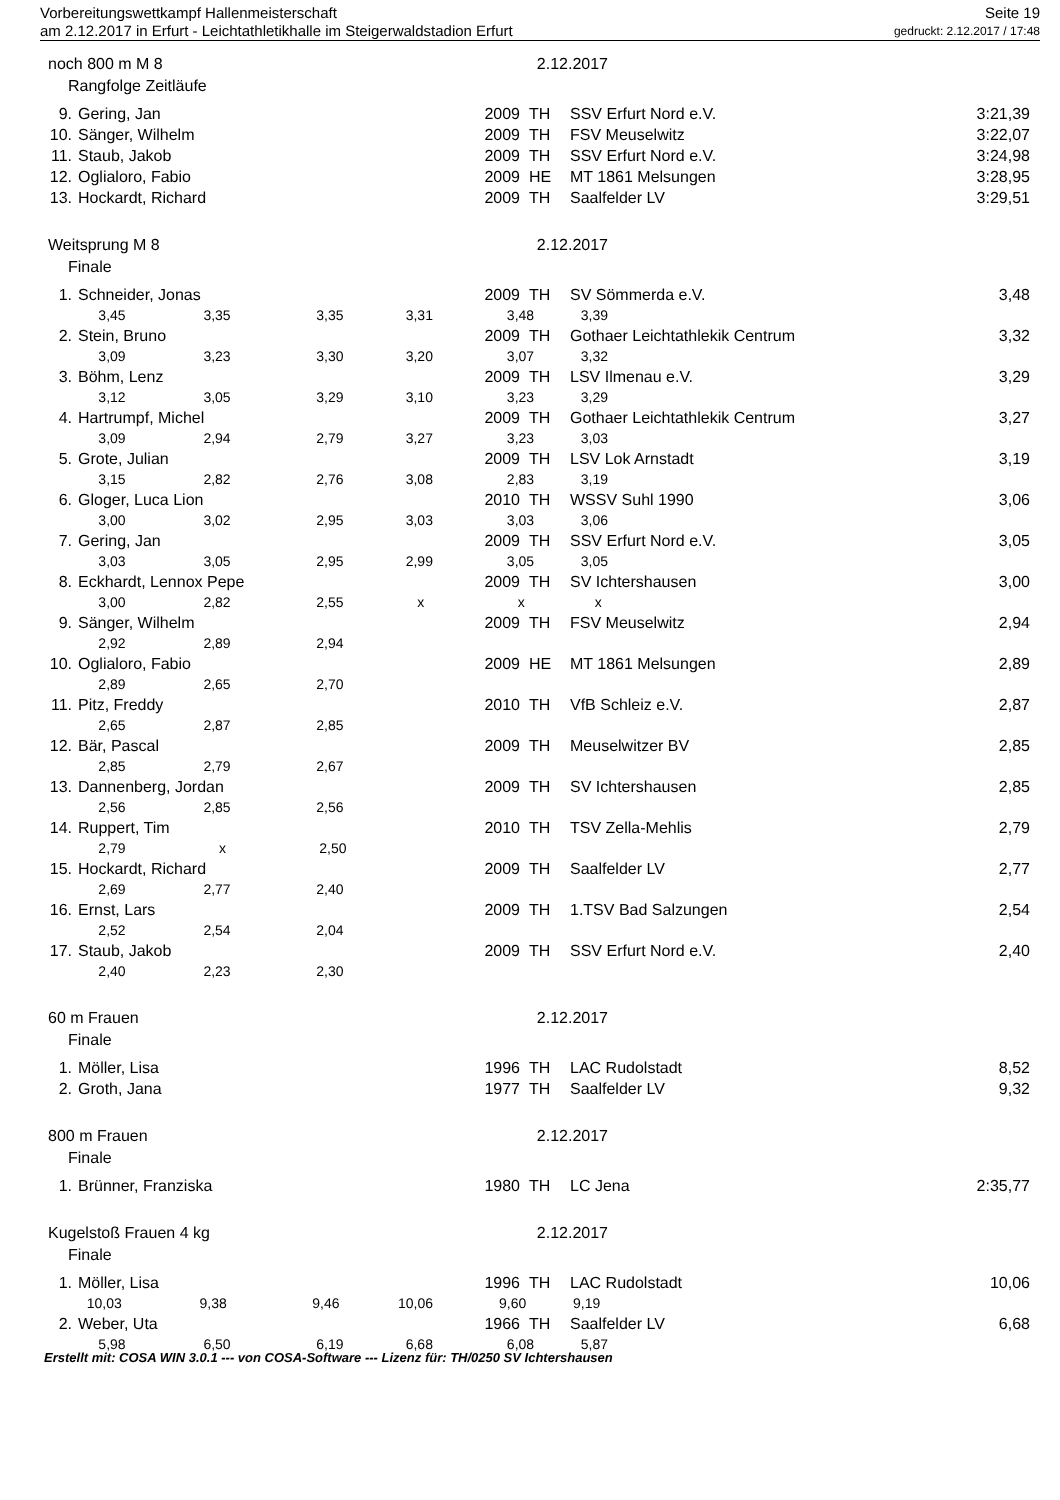Vorbereitungswettkampf Hallenmeisterschaft Seite 19
am 2.12.2017 in Erfurt - Leichtathletikhalle im Steigerwaldstadion Erfurt gedruckt: 2.12.2017 / 17:48
noch 800 m M 8 2.12.2017
Rangfolge Zeitläufe
| 9. | Gering, Jan | 2009 | TH | SSV Erfurt Nord e.V. | 3:21,39 |
| 10. | Sänger, Wilhelm | 2009 | TH | FSV Meuselwitz | 3:22,07 |
| 11. | Staub, Jakob | 2009 | TH | SSV Erfurt Nord e.V. | 3:24,98 |
| 12. | Oglialoro, Fabio | 2009 | HE | MT 1861 Melsungen | 3:28,95 |
| 13. | Hockardt, Richard | 2009 | TH | Saalfelder LV | 3:29,51 |
Weitsprung M 8 2.12.2017
Finale
| 1. | Schneider, Jonas | 2009 | TH | SV Sömmerda e.V. | 3,48 |
| 3,45 3,35 3,35 3,31 3,48 3,39 | | | | | |
| 2. | Stein, Bruno | 2009 | TH | Gothaer Leichtathlekik Centrum | 3,32 |
| 3,09 3,23 3,30 3,20 3,07 3,32 | | | | | |
| 3. | Böhm, Lenz | 2009 | TH | LSV Ilmenau e.V. | 3,29 |
| 3,12 3,05 3,29 3,10 3,23 3,29 | | | | | |
| 4. | Hartrumpf, Michel | 2009 | TH | Gothaer Leichtathlekik Centrum | 3,27 |
| 3,09 2,94 2,79 3,27 3,23 3,03 | | | | | |
| 5. | Grote, Julian | 2009 | TH | LSV Lok Arnstadt | 3,19 |
| 3,15 2,82 2,76 3,08 2,83 3,19 | | | | | |
| 6. | Gloger, Luca Lion | 2010 | TH | WSSV Suhl 1990 | 3,06 |
| 3,00 3,02 2,95 3,03 3,03 3,06 | | | | | |
| 7. | Gering, Jan | 2009 | TH | SSV Erfurt Nord e.V. | 3,05 |
| 3,03 3,05 2,95 2,99 3,05 3,05 | | | | | |
| 8. | Eckhardt, Lennox Pepe | 2009 | TH | SV Ichtershausen | 3,00 |
| 3,00 2,82 2,55 x x x | | | | | |
| 9. | Sänger, Wilhelm | 2009 | TH | FSV Meuselwitz | 2,94 |
| 2,92 2,89 2,94 | | | | | |
| 10. | Oglialoro, Fabio | 2009 | HE | MT 1861 Melsungen | 2,89 |
| 2,89 2,65 2,70 | | | | | |
| 11. | Pitz, Freddy | 2010 | TH | VfB Schleiz e.V. | 2,87 |
| 2,65 2,87 2,85 | | | | | |
| 12. | Bär, Pascal | 2009 | TH | Meuselwitzer BV | 2,85 |
| 2,85 2,79 2,67 | | | | | |
| 13. | Dannenberg, Jordan | 2009 | TH | SV Ichtershausen | 2,85 |
| 2,56 2,85 2,56 | | | | | |
| 14. | Ruppert, Tim | 2010 | TH | TSV Zella-Mehlis | 2,79 |
| 2,79 x 2,50 | | | | | |
| 15. | Hockardt, Richard | 2009 | TH | Saalfelder LV | 2,77 |
| 2,69 2,77 2,40 | | | | | |
| 16. | Ernst, Lars | 2009 | TH | 1.TSV Bad Salzungen | 2,54 |
| 2,52 2,54 2,04 | | | | | |
| 17. | Staub, Jakob | 2009 | TH | SSV Erfurt Nord e.V. | 2,40 |
| 2,40 2,23 2,30 | | | | | |
60 m Frauen 2.12.2017
Finale
| 1. | Möller, Lisa | 1996 | TH | LAC Rudolstadt | 8,52 |
| 2. | Groth, Jana | 1977 | TH | Saalfelder LV | 9,32 |
800 m Frauen 2.12.2017
Finale
| 1. | Brünner, Franziska | 1980 | TH | LC Jena | 2:35,77 |
Kugelstoß Frauen 4 kg 2.12.2017
Finale
| 1. | Möller, Lisa | 1996 | TH | LAC Rudolstadt | 10,06 |
| 10,03 9,38 9,46 10,06 9,60 9,19 | | | | | |
| 2. | Weber, Uta | 1966 | TH | Saalfelder LV | 6,68 |
| 5,98 6,50 6,19 6,68 6,08 5,87 | | | | | |
Erstellt mit: COSA WIN 3.0.1 --- von COSA-Software --- Lizenz für: TH/0250 SV Ichtershausen